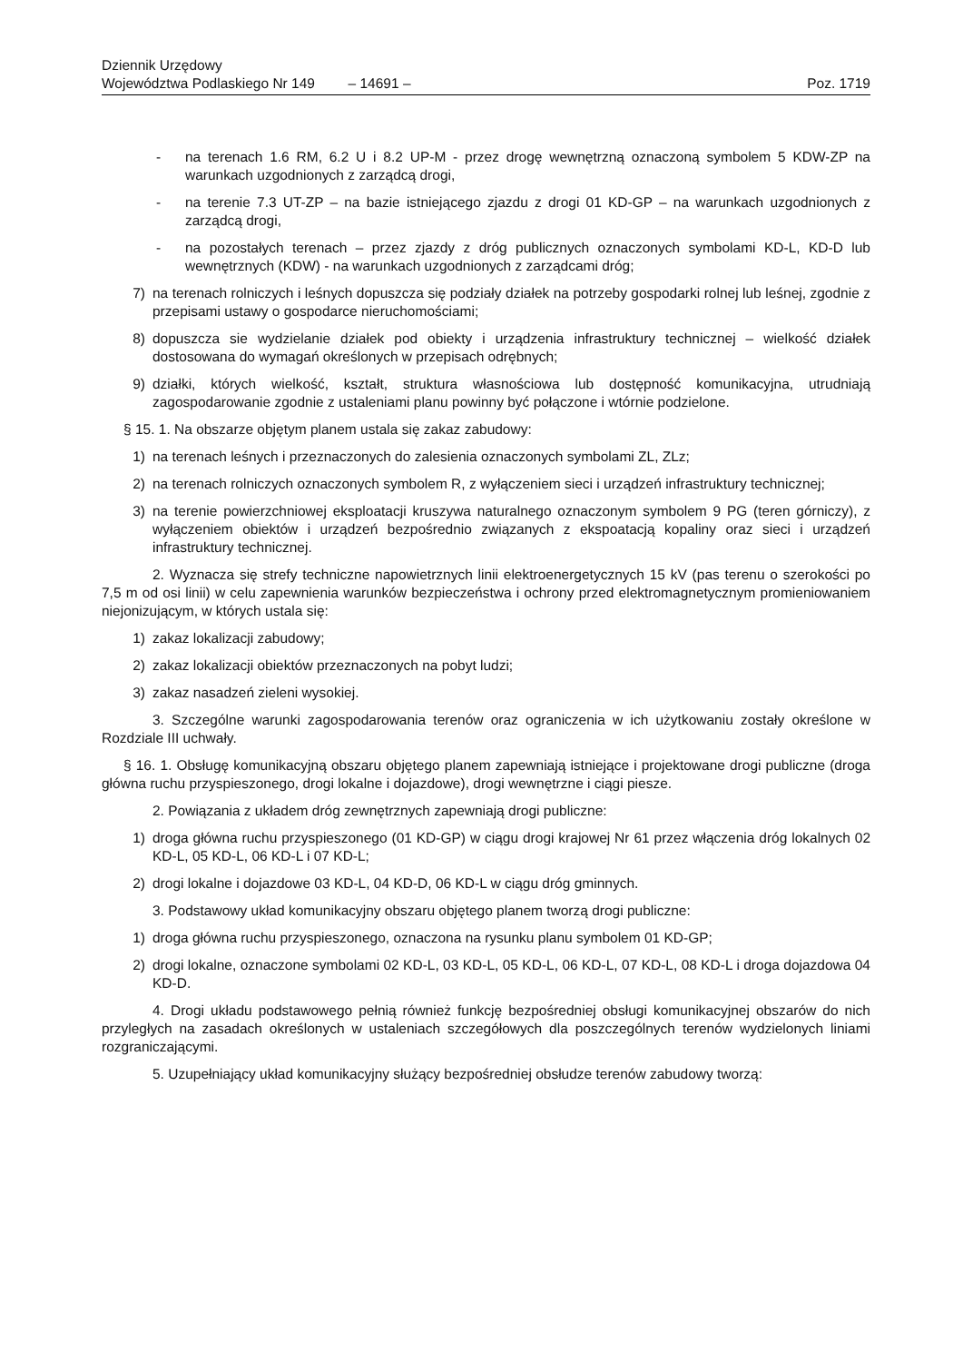Dziennik Urzędowy
Województwa Podlaskiego Nr 149
– 14691 –
Poz. 1719
- na terenach 1.6 RM, 6.2 U i 8.2 UP-M - przez drogę wewnętrzną oznaczoną symbolem 5 KDW-ZP na warunkach uzgodnionych z zarządcą drogi,
- na terenie 7.3 UT-ZP – na bazie istniejącego zjazdu z drogi 01 KD-GP – na warunkach uzgodnionych z zarządcą drogi,
- na pozostałych terenach – przez zjazdy z dróg publicznych oznaczonych symbolami KD-L, KD-D lub wewnętrznych (KDW) - na warunkach uzgodnionych z zarządcami dróg;
7) na terenach rolniczych i leśnych dopuszcza się podziały działek na potrzeby gospodarki rolnej lub leśnej, zgodnie z przepisami ustawy o gospodarce nieruchomościami;
8) dopuszcza sie wydzielanie działek pod obiekty i urządzenia infrastruktury technicznej – wielkość działek dostosowana do wymagań określonych w przepisach odrębnych;
9) działki, których wielkość, kształt, struktura własnościowa lub dostępność komunikacyjna, utrudniają zagospodarowanie zgodnie z ustaleniami planu powinny być połączone i wtórnie podzielone.
§ 15. 1. Na obszarze objętym planem ustala się zakaz zabudowy:
1) na terenach leśnych i przeznaczonych do zalesienia oznaczonych symbolami ZL, ZLz;
2) na terenach rolniczych oznaczonych symbolem R, z wyłączeniem sieci i urządzeń infrastruktury technicznej;
3) na terenie powierzchniowej eksploatacji kruszywa naturalnego oznaczonym symbolem 9 PG (teren górniczy), z wyłączeniem obiektów i urządzeń bezpośrednio związanych z ekspoatacją kopaliny oraz sieci i urządzeń infrastruktury technicznej.
2. Wyznacza się strefy techniczne napowietrznych linii elektroenergetycznych 15 kV (pas terenu o szerokości po 7,5 m od osi linii) w celu zapewnienia warunków bezpieczeństwa i ochrony przed elektromagnetycznym promieniowaniem niejonizującym, w których ustala się:
1) zakaz lokalizacji zabudowy;
2) zakaz lokalizacji obiektów przeznaczonych na pobyt ludzi;
3) zakaz nasadzeń zieleni wysokiej.
3. Szczególne warunki zagospodarowania terenów oraz ograniczenia w ich użytkowaniu zostały określone w Rozdziale III uchwały.
§ 16. 1. Obsługę komunikacyjną obszaru objętego planem zapewniają istniejące i projektowane drogi publiczne (droga główna ruchu przyspieszonego, drogi lokalne i dojazdowe), drogi wewnętrzne i ciągi piesze.
2. Powiązania z układem dróg zewnętrznych zapewniają drogi publiczne:
1) droga główna ruchu przyspieszonego (01 KD-GP) w ciągu drogi krajowej Nr 61 przez włączenia dróg lokalnych 02 KD-L, 05 KD-L, 06 KD-L i 07 KD-L;
2) drogi lokalne i dojazdowe 03 KD-L, 04 KD-D, 06 KD-L w ciągu dróg gminnych.
3. Podstawowy układ komunikacyjny obszaru objętego planem tworzą drogi publiczne:
1) droga główna ruchu przyspieszonego, oznaczona na rysunku planu symbolem 01 KD-GP;
2) drogi lokalne, oznaczone symbolami 02 KD-L, 03 KD-L, 05 KD-L, 06 KD-L, 07 KD-L, 08 KD-L i droga dojazdowa 04 KD-D.
4. Drogi układu podstawowego pełnią również funkcję bezpośredniej obsługi komunikacyjnej obszarów do nich przyległych na zasadach określonych w ustaleniach szczegółowych dla poszczególnych terenów wydzielonych liniami rozgraniczającymi.
5. Uzupełniający układ komunikacyjny służący bezpośredniej obsłudze terenów zabudowy tworzą: